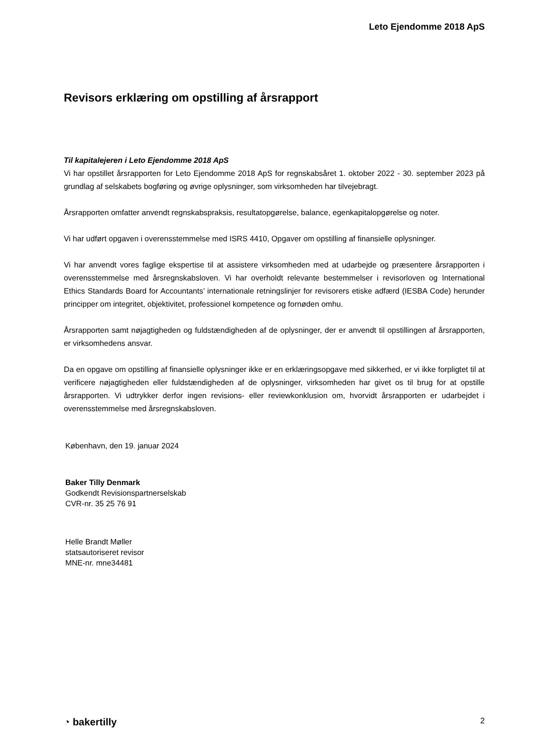Leto Ejendomme 2018 ApS
Revisors erklæring om opstilling af årsrapport
Til kapitalejeren i Leto Ejendomme 2018 ApS
Vi har opstillet årsrapporten for Leto Ejendomme 2018 ApS for regnskabsåret 1. oktober 2022 - 30. september 2023 på grundlag af selskabets bogføring og øvrige oplysninger, som virksomheden har tilvejebragt.
Årsrapporten omfatter anvendt regnskabspraksis, resultatopgørelse, balance, egenkapitalopgørelse og noter.
Vi har udført opgaven i overensstemmelse med ISRS 4410, Opgaver om opstilling af finansielle oplysninger.
Vi har anvendt vores faglige ekspertise til at assistere virksomheden med at udarbejde og præsentere årsrapporten i overensstemmelse med årsregnskabsloven. Vi har overholdt relevante bestemmelser i revisorloven og International Ethics Standards Board for Accountants’ internationale retningslinjer for revisorers etiske adfærd (IESBA Code) herunder principper om integritet, objektivitet, professionel kompetence og fornøden omhu.
Årsrapporten samt nøjagtigheden og fuldstændigheden af de oplysninger, der er anvendt til opstillingen af årsrapporten, er virksomhedens ansvar.
Da en opgave om opstilling af finansielle oplysninger ikke er en erklæringsopgave med sikkerhed, er vi ikke forpligtet til at verificere nøjagtigheden eller fuldstændigheden af de oplysninger, virksomheden har givet os til brug for at opstille årsrapporten. Vi udtrykker derfor ingen revisions- eller reviewkonklusion om, hvorvidt årsrapporten er udarbejdet i overensstemmelse med årsregnskabsloven.
København, den 19. januar 2024
Baker Tilly Denmark
Godkendt Revisionspartnerselskab
CVR-nr. 35 25 76 91
Helle Brandt Møller
statsautoriseret revisor
MNE-nr. mne34481
◔ bakertilly 2